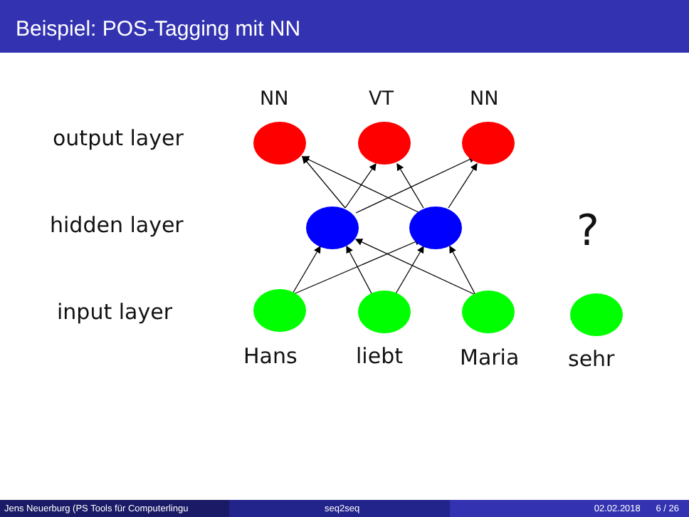Beispiel: POS-Tagging mit NN
NN VT NN
output layer
hidden layer ?
input layer
Hans liebt Maria sehr
Jens Neuerburg (PS Tools für Computerlingu
seq2seq 02.02.2018 6 / 26